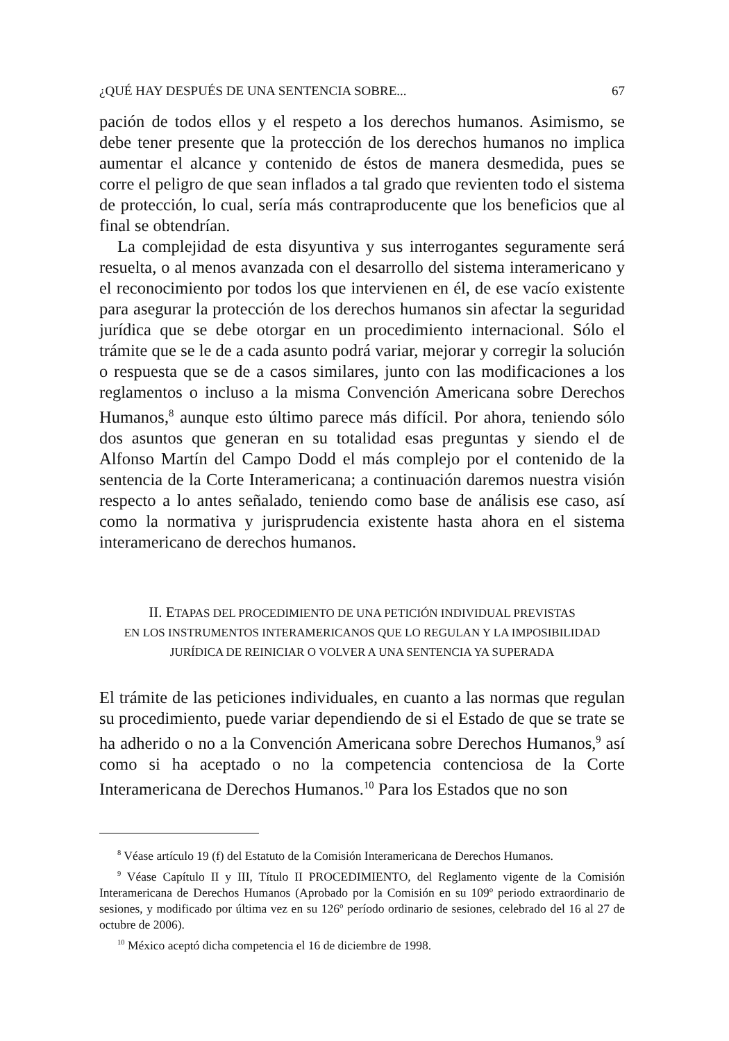¿QUÉ HAY DESPUÉS DE UNA SENTENCIA SOBRE... 67
pación de todos ellos y el respeto a los derechos humanos. Asimismo, se debe tener presente que la protección de los derechos humanos no implica aumentar el alcance y contenido de éstos de manera desmedida, pues se corre el peligro de que sean inflados a tal grado que revienten todo el sistema de protección, lo cual, sería más contraproducente que los beneficios que al final se obtendrían.
La complejidad de esta disyuntiva y sus interrogantes seguramente será resuelta, o al menos avanzada con el desarrollo del sistema interamericano y el reconocimiento por todos los que intervienen en él, de ese vacío existente para asegurar la protección de los derechos humanos sin afectar la seguridad jurídica que se debe otorgar en un procedimiento internacional. Sólo el trámite que se le de a cada asunto podrá variar, mejorar y corregir la solución o respuesta que se de a casos similares, junto con las modificaciones a los reglamentos o incluso a la misma Convención Americana sobre Derechos Humanos,<sup>8</sup> aunque esto último parece más difícil. Por ahora, teniendo sólo dos asuntos que generan en su totalidad esas preguntas y siendo el de Alfonso Martín del Campo Dodd el más complejo por el contenido de la sentencia de la Corte Interamericana; a continuación daremos nuestra visión respecto a lo antes señalado, teniendo como base de análisis ese caso, así como la normativa y jurisprudencia existente hasta ahora en el sistema interamericano de derechos humanos.
II. ETAPAS DEL PROCEDIMIENTO DE UNA PETICIÓN INDIVIDUAL PREVISTAS
EN LOS INSTRUMENTOS INTERAMERICANOS QUE LO REGULAN Y LA IMPOSIBILIDAD
JURÍDICA DE REINICIAR O VOLVER A UNA SENTENCIA YA SUPERADA
El trámite de las peticiones individuales, en cuanto a las normas que regulan su procedimiento, puede variar dependiendo de si el Estado de que se trate se ha adherido o no a la Convención Americana sobre Derechos Humanos,<sup>9</sup> así como si ha aceptado o no la competencia contenciosa de la Corte Interamericana de Derechos Humanos.<sup>10</sup> Para los Estados que no son
<sup>8</sup> Véase artículo 19 (f) del Estatuto de la Comisión Interamericana de Derechos Humanos.
<sup>9</sup> Véase Capítulo II y III, Título II PROCEDIMIENTO, del Reglamento vigente de la Comisión Interamericana de Derechos Humanos (Aprobado por la Comisión en su 109º periodo extraordinario de sesiones, y modificado por última vez en su 126º período ordinario de sesiones, celebrado del 16 al 27 de octubre de 2006).
<sup>10</sup> México aceptó dicha competencia el 16 de diciembre de 1998.